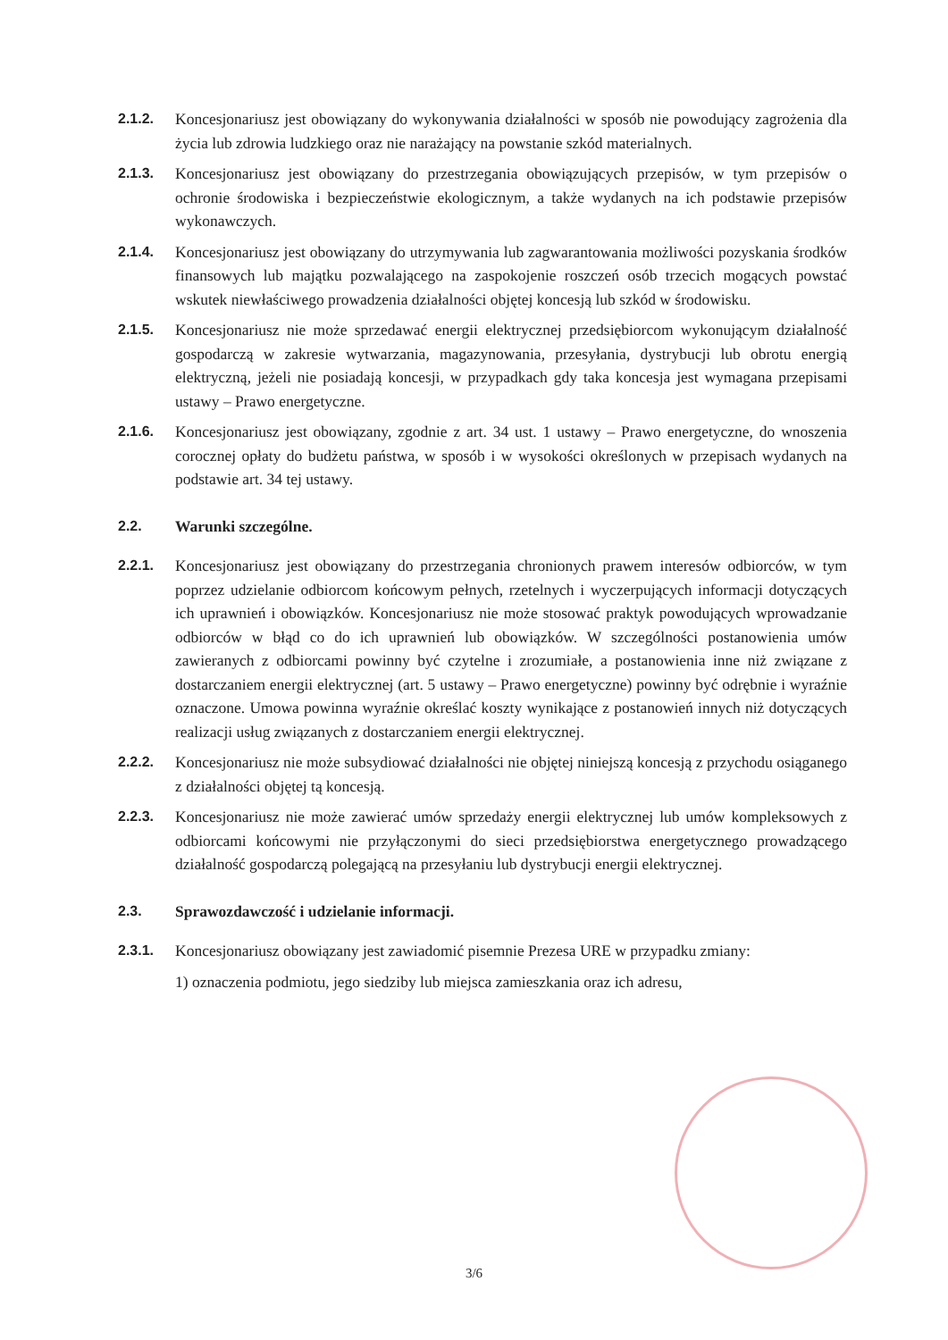2.1.2. Koncesjonariusz jest obowiązany do wykonywania działalności w sposób nie powodujący zagrożenia dla życia lub zdrowia ludzkiego oraz nie narażający na powstanie szkód materialnych.
2.1.3. Koncesjonariusz jest obowiązany do przestrzegania obowiązujących przepisów, w tym przepisów o ochronie środowiska i bezpieczeństwie ekologicznym, a także wydanych na ich podstawie przepisów wykonawczych.
2.1.4. Koncesjonariusz jest obowiązany do utrzymywania lub zagwarantowania możliwości pozyskania środków finansowych lub majątku pozwalającego na zaspokojenie roszczeń osób trzecich mogących powstać wskutek niewłaściwego prowadzenia działalności objętej koncesją lub szkód w środowisku.
2.1.5. Koncesjonariusz nie może sprzedawać energii elektrycznej przedsiębiorcom wykonującym działalność gospodarczą w zakresie wytwarzania, magazynowania, przesyłania, dystrybucji lub obrotu energią elektryczną, jeżeli nie posiadają koncesji, w przypadkach gdy taka koncesja jest wymagana przepisami ustawy – Prawo energetyczne.
2.1.6. Koncesjonariusz jest obowiązany, zgodnie z art. 34 ust. 1 ustawy – Prawo energetyczne, do wnoszenia corocznej opłaty do budżetu państwa, w sposób i w wysokości określonych w przepisach wydanych na podstawie art. 34 tej ustawy.
2.2. Warunki szczególne.
2.2.1. Koncesjonariusz jest obowiązany do przestrzegania chronionych prawem interesów odbiorców, w tym poprzez udzielanie odbiorcom końcowym pełnych, rzetelnych i wyczerpujących informacji dotyczących ich uprawnień i obowiązków. Koncesjonariusz nie może stosować praktyk powodujących wprowadzanie odbiorców w błąd co do ich uprawnień lub obowiązków. W szczególności postanowienia umów zawieranych z odbiorcami powinny być czytelne i zrozumiałe, a postanowienia inne niż związane z dostarczaniem energii elektrycznej (art. 5 ustawy – Prawo energetyczne) powinny być odrębnie i wyraźnie oznaczone. Umowa powinna wyraźnie określać koszty wynikające z postanowień innych niż dotyczących realizacji usług związanych z dostarczaniem energii elektrycznej.
2.2.2. Koncesjonariusz nie może subsydiować działalności nie objętej niniejszą koncesją z przychodu osiąganego z działalności objętej tą koncesją.
2.2.3. Koncesjonariusz nie może zawierać umów sprzedaży energii elektrycznej lub umów kompleksowych z odbiorcami końcowymi nie przyłączonymi do sieci przedsiębiorstwa energetycznego prowadzącego działalność gospodarczą polegającą na przesyłaniu lub dystrybucji energii elektrycznej.
2.3. Sprawozdawczość i udzielanie informacji.
2.3.1. Koncesjonariusz obowiązany jest zawiadomić pisemnie Prezesa URE w przypadku zmiany:
1) oznaczenia podmiotu, jego siedziby lub miejsca zamieszkania oraz ich adresu,
3/6